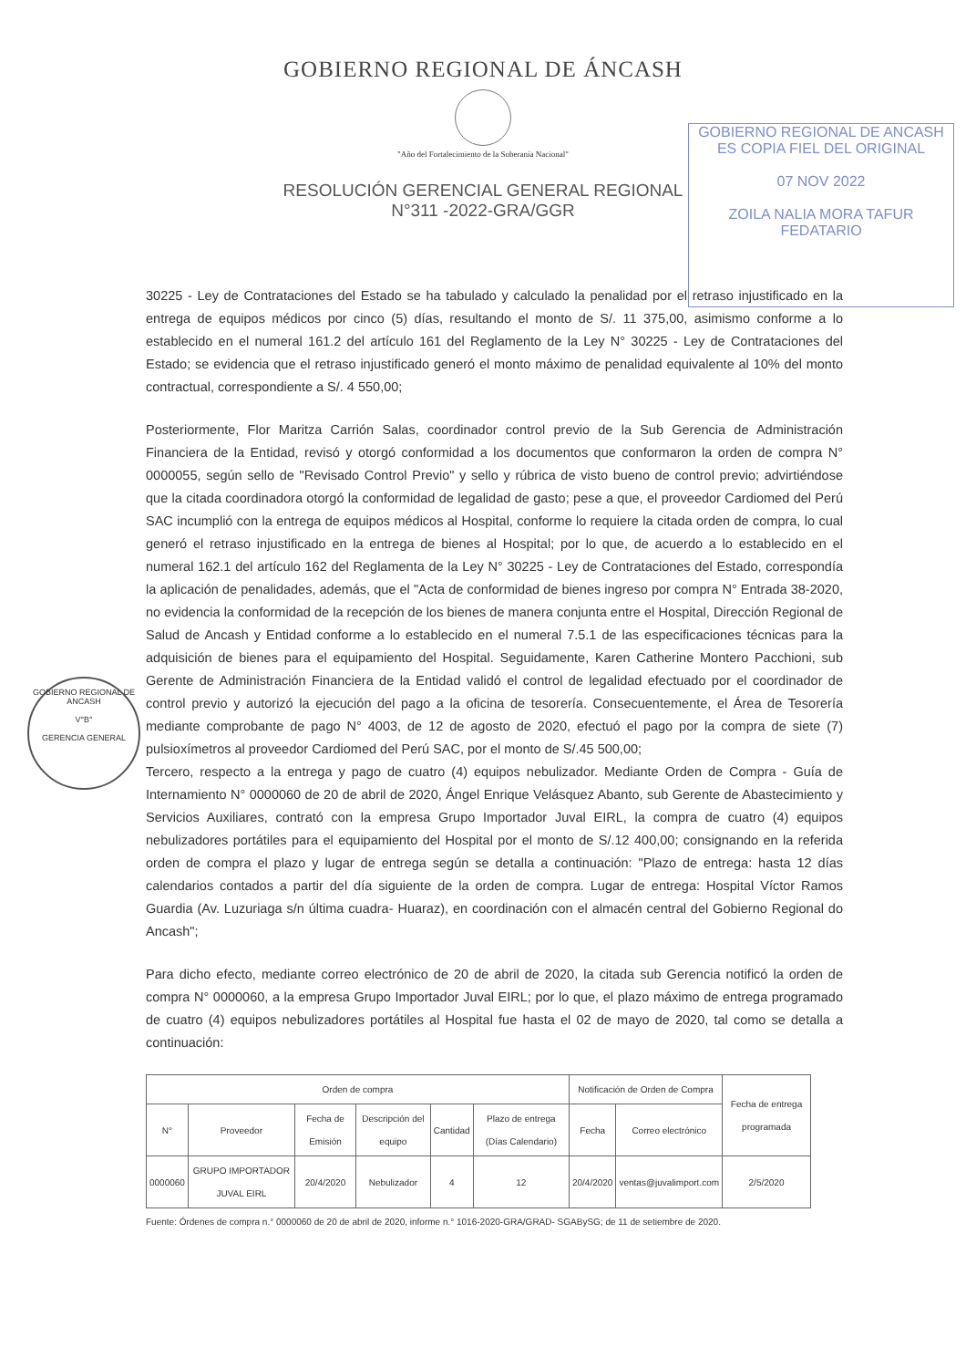GOBIERNO REGIONAL DE ÁNCASH
"Año del Fortalecimiento de la Soberanía Nacional"
RESOLUCIÓN GERENCIAL GENERAL REGIONAL
N°311 -2022-GRA/GGR
GOBIERNO REGIONAL DE ANCASH
ES COPIA FIEL DEL ORIGINAL
07 NOV 2022
ZOILA NALIA MORA TAFUR
FEDATARIO
30225 - Ley de Contrataciones del Estado se ha tabulado y calculado la penalidad por el retraso injustificado en la entrega de equipos médicos por cinco (5) días, resultando el monto de S/. 11 375,00, asimismo conforme a lo establecido en el numeral 161.2 del artículo 161 del Reglamento de la Ley N° 30225 - Ley de Contrataciones del Estado; se evidencia que el retraso injustificado generó el monto máximo de penalidad equivalente al 10% del monto contractual, correspondiente a S/. 4 550,00;
Posteriormente, Flor Maritza Carrión Salas, coordinador control previo de la Sub Gerencia de Administración Financiera de la Entidad, revisó y otorgó conformidad a los documentos que conformaron la orden de compra N° 0000055, según sello de "Revisado Control Previo" y sello y rúbrica de visto bueno de control previo; advirtiéndose que la citada coordinadora otorgó la conformidad de legalidad de gasto; pese a que, el proveedor Cardiomed del Perú SAC incumplió con la entrega de equipos médicos al Hospital, conforme lo requiere la citada orden de compra, lo cual generó el retraso injustificado en la entrega de bienes al Hospital; por lo que, de acuerdo a lo establecido en el numeral 162.1 del artículo 162 del Reglamenta de la Ley N° 30225 - Ley de Contrataciones del Estado, correspondía la aplicación de penalidades, además, que el "Acta de conformidad de bienes ingreso por compra N° Entrada 38-2020, no evidencia la conformidad de la recepción de los bienes de manera conjunta entre el Hospital, Dirección Regional de Salud de Ancash y Entidad conforme a lo establecido en el numeral 7.5.1 de las especificaciones técnicas para la adquisición de bienes para el equipamiento del Hospital. Seguidamente, Karen Catherine Montero Pacchioni, sub Gerente de Administración Financiera de la Entidad validó el control de legalidad efectuado por el coordinador de control previo y autorizó la ejecución del pago a la oficina de tesorería. Consecuentemente, el Área de Tesorería mediante comprobante de pago N° 4003, de 12 de agosto de 2020, efectuó el pago por la compra de siete (7) pulsioxímetros al proveedor Cardiomed del Perú SAC, por el monto de S/.45 500,00;
Tercero, respecto a la entrega y pago de cuatro (4) equipos nebulizador. Mediante Orden de Compra - Guía de Internamiento N° 0000060 de 20 de abril de 2020, Ángel Enrique Velásquez Abanto, sub Gerente de Abastecimiento y Servicios Auxiliares, contrató con la empresa Grupo Importador Juval EIRL, la compra de cuatro (4) equipos nebulizadores portátiles para el equipamiento del Hospital por el monto de S/.12 400,00; consignando en la referida orden de compra el plazo y lugar de entrega según se detalla a continuación: "Plazo de entrega: hasta 12 días calendarios contados a partir del día siguiente de la orden de compra. Lugar de entrega: Hospital Víctor Ramos Guardia (Av. Luzuriaga s/n última cuadra- Huaraz), en coordinación con el almacén central del Gobierno Regional do Ancash";
Para dicho efecto, mediante correo electrónico de 20 de abril de 2020, la citada sub Gerencia notificó la orden de compra N° 0000060, a la empresa Grupo Importador Juval EIRL; por lo que, el plazo máximo de entrega programado de cuatro (4) equipos nebulizadores portátiles al Hospital fue hasta el 02 de mayo de 2020, tal como se detalla a continuación:
| Orden de compra | | | | | | Notificación de Orden de Compra | | Fecha de entrega programada |
| --- | --- | --- | --- | --- | --- | --- | --- | --- |
| N° | Proveedor | Fecha de Emisión | Descripción del equipo | Cantidad | Plazo de entrega (Días Calendario) | Fecha | Correo electrónico | |
| 0000060 | GRUPO IMPORTADOR JUVAL EIRL | 20/4/2020 | Nebulizador | 4 | 12 | 20/4/2020 | ventas@juvalimport.com | 2/5/2020 |
Fuente: Órdenes de compra n.° 0000060 de 20 de abril de 2020, informe n.° 1016-2020-GRA/GRAD- SGABySG; de 11 de setiembre de 2020.
GOBIERNO REGIONAL DE ANCASH
V°B°
GERENCIA GENERAL